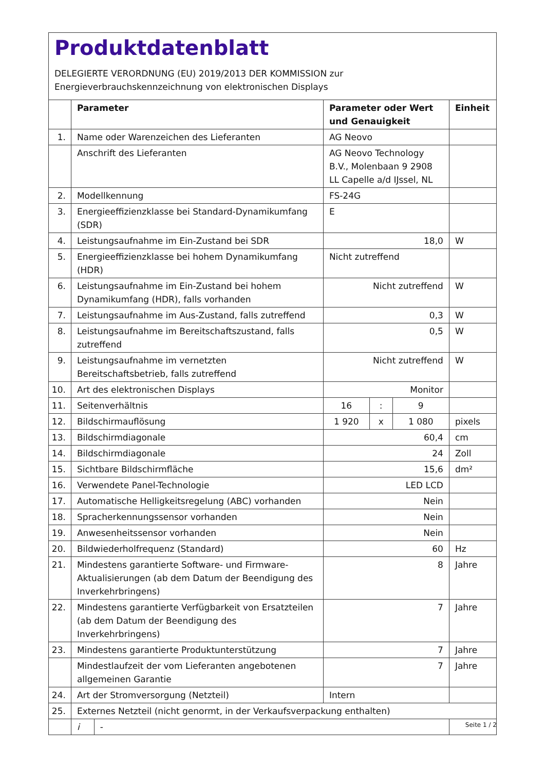Produktdatenblatt
DELEGIERTE VERORDNUNG (EU) 2019/2013 DER KOMMISSION zur
Energieverbrauchskennzeichnung von elektronischen Displays
| | Parameter | | Parameter oder Wert und Genauigkeit | | | Einheit |
| --- | --- | --- | --- | --- | --- | --- |
| 1. | Name oder Warenzeichen des Lieferanten | | AG Neovo | | | |
| | Anschrift des Lieferanten | | AG Neovo Technology B.V., Molenbaan 9 2908 LL Capelle a/d IJssel, NL | | | |
| 2. | Modellkennung | | FS-24G | | | |
| 3. | Energieeffizienzklasse bei Standard-Dynamikumfang (SDR) | | E | | | |
| 4. | Leistungsaufnahme im Ein-Zustand bei SDR | | 18,0 | | | W |
| 5. | Energieeffizienzklasse bei hohem Dynamikumfang (HDR) | | Nicht zutreffend | | | |
| 6. | Leistungsaufnahme im Ein-Zustand bei hohem Dynamikumfang (HDR), falls vorhanden | | Nicht zutreffend | | | W |
| 7. | Leistungsaufnahme im Aus-Zustand, falls zutreffend | | 0,3 | | | W |
| 8. | Leistungsaufnahme im Bereitschaftszustand, falls zutreffend | | 0,5 | | | W |
| 9. | Leistungsaufnahme im vernetzten Bereitschaftsbetrieb, falls zutreffend | | Nicht zutreffend | | | W |
| 10. | Art des elektronischen Displays | | Monitor | | | |
| 11. | Seitenverhältnis | | 16 | : | 9 | |
| 12. | Bildschirmauflösung | | 1 920 | x | 1 080 | pixels |
| 13. | Bildschirmdiagonale | | 60,4 | | | cm |
| 14. | Bildschirmdiagonale | | 24 | | | Zoll |
| 15. | Sichtbare Bildschirmfläche | | 15,6 | | | dm² |
| 16. | Verwendete Panel-Technologie | | LED LCD | | | |
| 17. | Automatische Helligkeitsregelung (ABC) vorhanden | | Nein | | | |
| 18. | Spracherkennungssensor vorhanden | | Nein | | | |
| 19. | Anwesenheitssensor vorhanden | | Nein | | | |
| 20. | Bildwiederholfrequenz (Standard) | | 60 | | | Hz |
| 21. | Mindestens garantierte Software- und Firmware-Aktualisierungen (ab dem Datum der Beendigung des Inverkehrbringens) | | 8 | | | Jahre |
| 22. | Mindestens garantierte Verfügbarkeit von Ersatzteilen (ab dem Datum der Beendigung des Inverkehrbringens) | | 7 | | | Jahre |
| 23. | Mindestens garantierte Produktunterstützung | | 7 | | | Jahre |
| | Mindestlaufzeit der vom Lieferanten angebotenen allgemeinen Garantie | | 7 | | | Jahre |
| 24. | Art der Stromversorgung (Netzteil) | | Intern | | | |
| 25. | Externes Netzteil (nicht genormt, in der Verkaufsverpackung enthalten) | | | | | |
| | i | - | | | | |
Seite 1 / 2